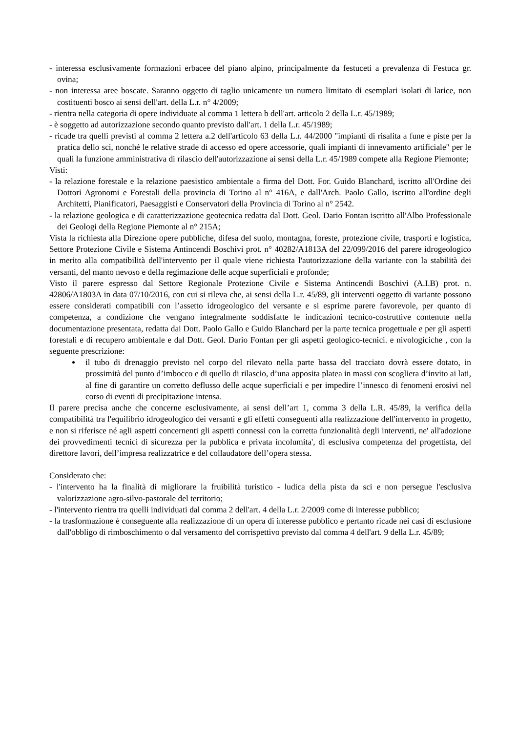- interessa esclusivamente formazioni erbacee del piano alpino, principalmente da festuceti a prevalenza di Festuca gr. ovina;
- non interessa aree boscate. Saranno oggetto di taglio unicamente un numero limitato di esemplari isolati di larice, non costituenti bosco ai sensi dell'art. della L.r. n° 4/2009;
- rientra nella categoria di opere individuate al comma 1 lettera b dell'art. articolo 2 della L.r. 45/1989;
- è soggetto ad autorizzazione secondo quanto previsto dall'art. 1 della L.r. 45/1989;
- ricade tra quelli previsti al comma 2 lettera a.2 dell'articolo 63 della L.r. 44/2000 "impianti di risalita a fune e piste per la pratica dello sci, nonché le relative strade di accesso ed opere accessorie, quali impianti di innevamento artificiale" per le quali la funzione amministrativa di rilascio dell'autorizzazione ai sensi della L.r. 45/1989 compete alla Regione Piemonte;
Visti:
- la relazione forestale e la relazione paesistico ambientale a firma del Dott. For. Guido Blanchard, iscritto all'Ordine dei Dottori Agronomi e Forestali della provincia di Torino al n° 416A, e dall'Arch. Paolo Gallo, iscritto all'ordine degli Architetti, Pianificatori, Paesaggisti e Conservatori della Provincia di Torino al n° 2542.
- la relazione geologica e di caratterizzazione geotecnica redatta dal Dott. Geol. Dario Fontan iscritto all'Albo Professionale dei Geologi della Regione Piemonte al n° 215A;
Vista la richiesta alla Direzione opere pubbliche, difesa del suolo, montagna, foreste, protezione civile, trasporti e logistica, Settore Protezione Civile e Sistema Antincendi Boschivi prot. n° 40282/A1813A del 22/099/2016 del parere idrogeologico in merito alla compatibilità dell'intervento per il quale viene richiesta l'autorizzazione della variante con la stabilità dei versanti, del manto nevoso e della regimazione delle acque superficiali e profonde;
Visto il parere espresso dal Settore Regionale Protezione Civile e Sistema Antincendi Boschivi (A.I.B) prot. n. 42806/A1803A in data 07/10/2016, con cui si rileva che, ai sensi della L.r. 45/89, gli interventi oggetto di variante possono essere considerati compatibili con l’assetto idrogeologico del versante e si esprime parere favorevole, per quanto di competenza, a condizione che vengano integralmente soddisfatte le indicazioni tecnico-costruttive contenute nella documentazione presentata, redatta dai Dott. Paolo Gallo e Guido Blanchard per la parte tecnica progettuale e per gli aspetti forestali e di recupero ambientale e dal Dott. Geol. Dario Fontan per gli aspetti geologico-tecnici. e nivologiciche , con la seguente prescrizione:
il tubo di drenaggio previsto nel corpo del rilevato nella parte bassa del tracciato dovrà essere dotato, in prossimità del punto d’imbocco e di quello di rilascio, d’una apposita platea in massi con scogliera d’invito ai lati, al fine di garantire un corretto deflusso delle acque superficiali e per impedire l’innesco di fenomeni erosivi nel corso di eventi di precipitazione intensa.
Il parere precisa anche che concerne esclusivamente, ai sensi dell’art 1, comma 3 della L.R. 45/89, la verifica della compatibilità tra l'equilibrio idrogeologico dei versanti e gli effetti conseguenti alla realizzazione dell'intervento in progetto, e non si riferisce né agli aspetti concernenti gli aspetti connessi con la corretta funzionalità degli interventi, ne' all'adozione dei provvedimenti tecnici di sicurezza per la pubblica e privata incolumita', di esclusiva competenza del progettista, del direttore lavori, dell’impresa realizzatrice e del collaudatore dell’opera stessa.
Considerato che:
- l'intervento ha la finalità di migliorare la fruibilità turistico - ludica della pista da sci e non persegue l'esclusiva valorizzazione agro-silvo-pastorale del territorio;
- l'intervento rientra tra quelli individuati dal comma 2 dell'art. 4 della L.r. 2/2009 come di interesse pubblico;
- la trasformazione è conseguente alla realizzazione di un opera di interesse pubblico e pertanto ricade nei casi di esclusione dall'obbligo di rimboschimento o dal versamento del corrispettivo previsto dal comma 4 dell'art. 9 della L.r. 45/89;